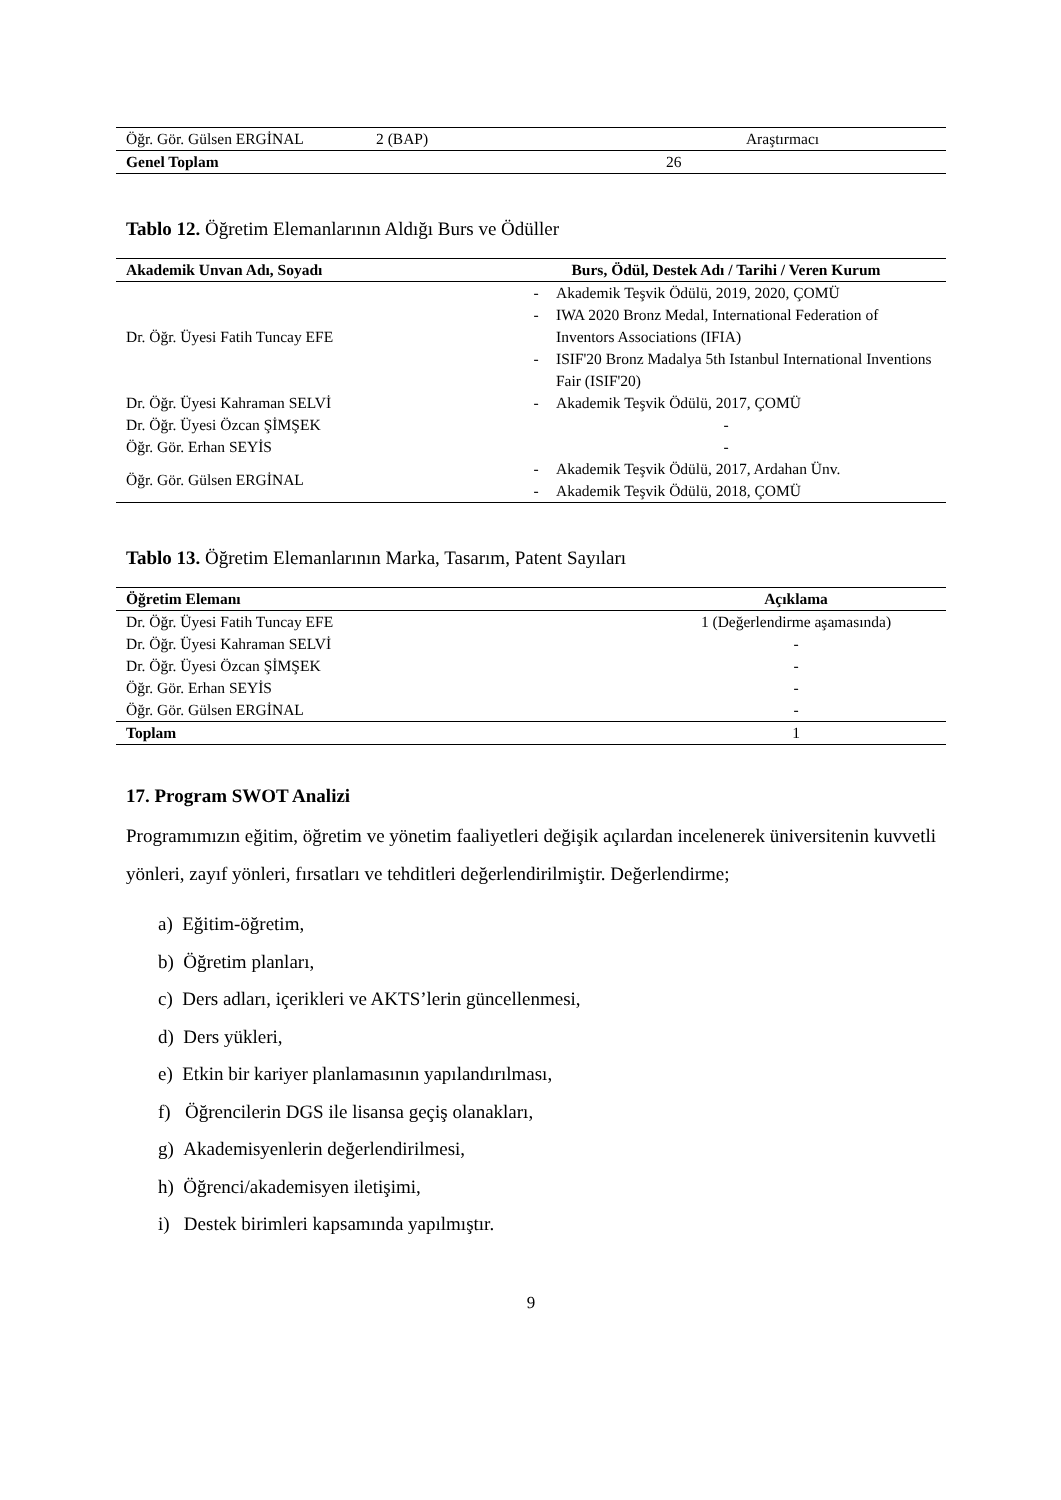| Öğr. Gör. Gülsen ERGİNAL | 2 (BAP) | Araştırmacı |
| Genel Toplam | 26 | |
Tablo 12. Öğretim Elemanlarının Aldığı Burs ve Ödüller
| Akademik Unvan Adı, Soyadı | Burs, Ödül, Destek Adı / Tarihi / Veren Kurum |
| --- | --- |
| Dr. Öğr. Üyesi Fatih Tuncay EFE | - Akademik Teşvik Ödülü, 2019, 2020, ÇOMÜ - IWA 2020 Bronz Medal, International Federation of Inventors Associations (IFIA) - ISIF'20 Bronz Madalya 5th Istanbul International Inventions Fair (ISIF'20) |
| Dr. Öğr. Üyesi Kahraman SELVİ | - Akademik Teşvik Ödülü, 2017, ÇOMÜ |
| Dr. Öğr. Üyesi Özcan ŞİMŞEK | - |
| Öğr. Gör. Erhan SEYİS | - |
| Öğr. Gör. Gülsen ERGİNAL | - Akademik Teşvik Ödülü, 2017, Ardahan Ünv. - Akademik Teşvik Ödülü, 2018, ÇOMÜ |
Tablo 13. Öğretim Elemanlarının Marka, Tasarım, Patent Sayıları
| Öğretim Elemanı | Açıklama |
| --- | --- |
| Dr. Öğr. Üyesi Fatih Tuncay EFE | 1 (Değerlendirme aşamasında) |
| Dr. Öğr. Üyesi Kahraman SELVİ | - |
| Dr. Öğr. Üyesi Özcan ŞİMŞEK | - |
| Öğr. Gör. Erhan SEYİS | - |
| Öğr. Gör. Gülsen ERGİNAL | - |
| Toplam | 1 |
17. Program SWOT Analizi
Programımızın eğitim, öğretim ve yönetim faaliyetleri değişik açılardan incelenerek üniversitenin kuvvetli yönleri, zayıf yönleri, fırsatları ve tehditleri değerlendirilmiştir. Değerlendirme;
a) Eğitim-öğretim,
b) Öğretim planları,
c) Ders adları, içerikleri ve AKTS’lerin güncellenmesi,
d) Ders yükleri,
e) Etkin bir kariyer planlamasının yapılandırılması,
f) Öğrencilerin DGS ile lisansa geçiş olanakları,
g) Akademisyenlerin değerlendirilmesi,
h) Öğrenci/akademisyen iletişimi,
i) Destek birimleri kapsamında yapılmıştır.
9